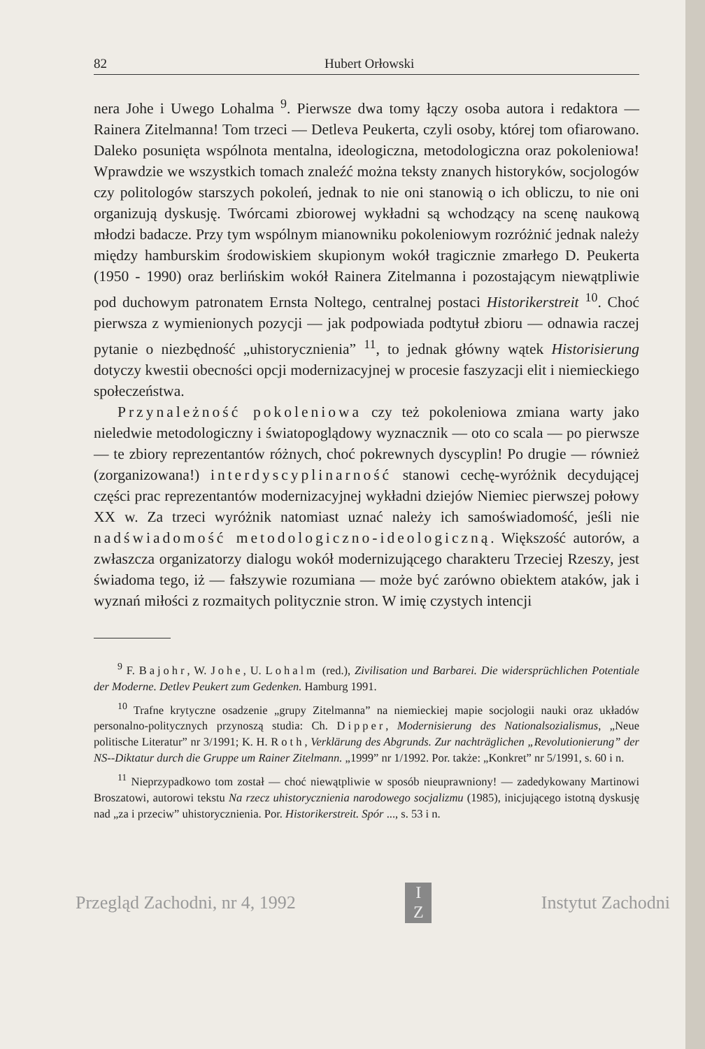82 Hubert Orłowski
nera Johe i Uwego Lohalma <sup>9</sup>. Pierwsze dwa tomy łączy osoba autora i redaktora — Rainera Zitelmanna! Tom trzeci — Detleva Peukerta, czyli osoby, której tom ofiarowano. Daleko posunięta wspólnota mentalna, ideologiczna, metodologiczna oraz pokoleniowa! Wprawdzie we wszystkich tomach znaleźć można teksty znanych historyków, socjologów czy politologów starszych pokoleń, jednak to nie oni stanowią o ich obliczu, to nie oni organizują dyskusję. Twórcami zbiorowej wykładni są wchodzący na scenę naukową młodzi badacze. Przy tym wspólnym mianowniku pokoleniowym rozróżnić jednak należy między hamburskim środowiskiem skupionym wokół tragicznie zmarłego D. Peukerta (1950 - 1990) oraz berlińskim wokół Rainera Zitelmanna i pozostającym niewątpliwie pod duchowym patronatem Ernsta Noltego, centralnej postaci Historikerstreit <sup>10</sup>. Choć pierwsza z wymienionych pozycji — jak podpowiada podtytuł zbioru — odnawia raczej pytanie o niezbędność „uhistorycznienia” <sup>11</sup>, to jednak główny wątek Historisierung dotyczy kwestii obecności opcji modernizacyjnej w procesie faszyzacji elit i niemieckiego społeczeństwa.
Przynależność pokoleniowa czy też pokoleniowa zmiana warty jako nieledwie metodologiczny i światopoglądowy wyznacznik — oto co scala — po pierwsze — te zbiory reprezentantów różnych, choć pokrewnych dyscyplin! Po drugie — również (zorganizowana!) interdyscyplinarność stanowi cechę-wyróżnik decydującej części prac reprezentantów modernizacyjnej wykładni dziejów Niemiec pierwszej połowy XX w. Za trzeci wyróżnik natomiast uznać należy ich samoświadomość, jeśli nie nadświadomość metodologiczno-ideologiczną. Większość autorów, a zwłaszcza organizatorzy dialogu wokół modernizującego charakteru Trzeciej Rzeszy, jest świadoma tego, iż — fałszywie rozumiana — może być zarówno obiektem ataków, jak i wyznań miłości z rozmaitych politycznie stron. W imię czystych intencji
<sup>9</sup> F. Bajohr, W. Johe, U. Lohalm (red.), Zivilisation und Barbarei. Die widersprüchlichen Potentiale der Moderne. Detlev Peukert zum Gedenken. Hamburg 1991.
<sup>10</sup> Trafne krytyczne osadzenie „grupy Zitelmanna” na niemieckiej mapie socjologii nauki oraz układów personalno-politycznych przynoszą studia: Ch. Dipper, Modernisierung des Nationalsozialismus, „Neue politische Literatur” nr 3/1991; K. H. Roth, Verklärung des Abgrunds. Zur nachträglichen „Revolutionierung” der NS--Diktatur durch die Gruppe um Rainer Zitelmann. „1999” nr 1/1992. Por. także: „Konkret” nr 5/1991, s. 60 i n.
<sup>11</sup> Nieprzypadkowo tom został — choć niewątpliwie w sposób nieuprawniony! — zadedykowany Martinowi Broszatowi, autorowi tekstu Na rzecz uhistorycznienia narodowego socjalizmu (1985), inicjującego istotną dyskusję nad „za i przeciw” uhistorycznienia. Por. Historikerstreit. Spór ..., s. 53 i n.
Przegląd Zachodni, nr 4, 1992 I
Z Instytut Zachodni